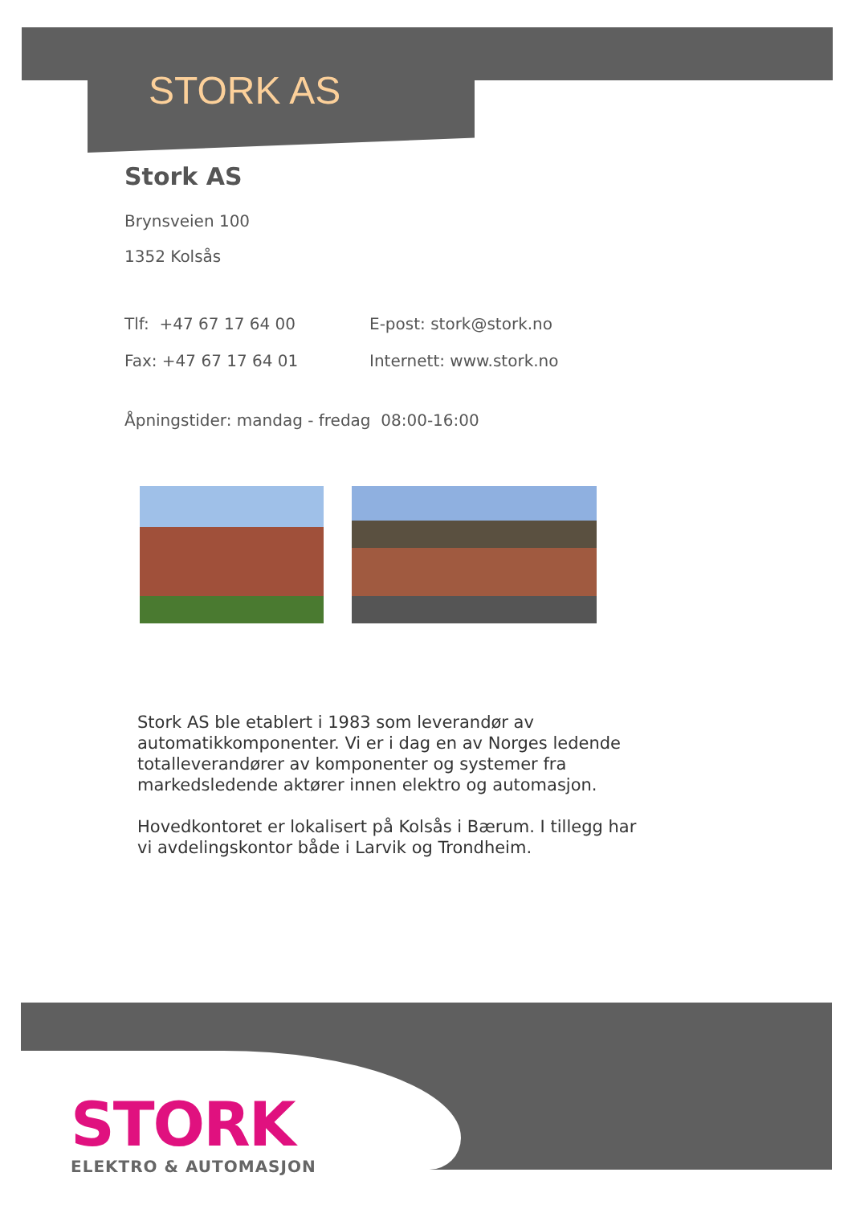STORK AS
Stork AS
Brynsveien 100
1352 Kolsås
Tlf: +47 67 17 64 00 E-post: stork@stork.no
Fax: +47 67 17 64 01 Internett: www.stork.no
Åpningstider: mandag - fredag 08:00-16:00
Stork AS ble etablert i 1983 som leverandør av automatikkomponenter. Vi er i dag en av Norges ledende totalleverandører av komponenter og systemer fra markedsledende aktører innen elektro og automasjon.
Hovedkontoret er lokalisert på Kolsås i Bærum. I tillegg har vi avdelingskontor både i Larvik og Trondheim.
STORK
ELEKTRO & AUTOMASJON